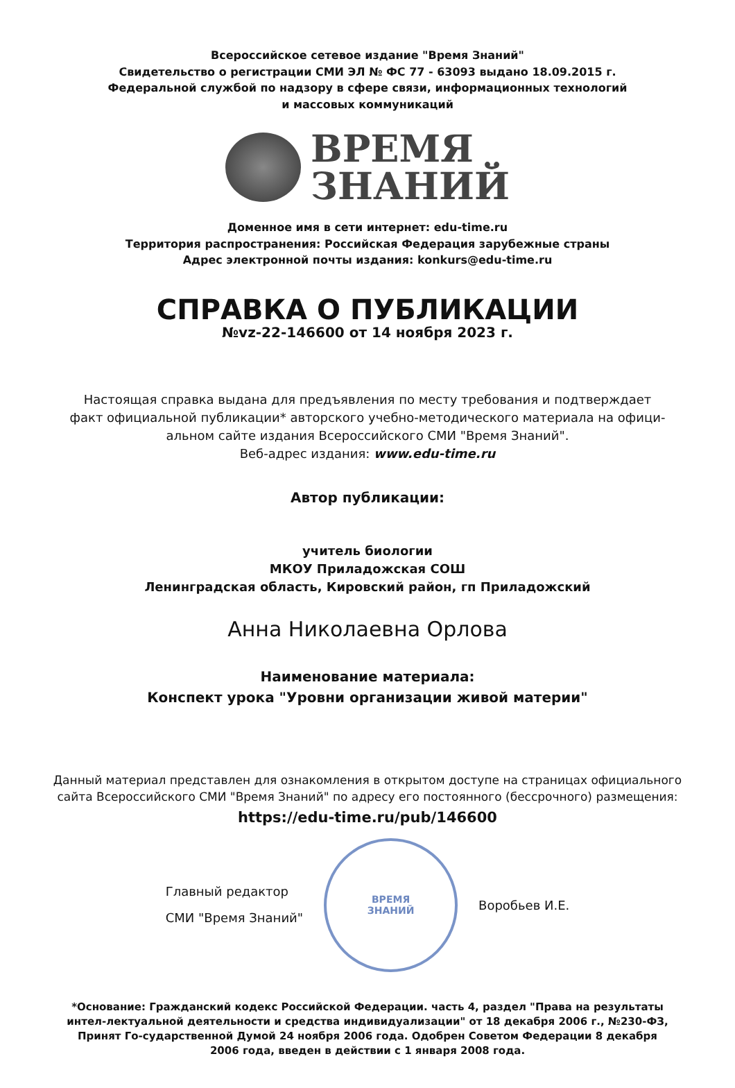Всероссийское сетевое издание "Время Знаний"
Свидетельство о регистрации СМИ ЭЛ № ФС 77 - 63093 выдано 18.09.2015 г.
Федеральной службой по надзору в сфере связи, информационных технологий
и массовых коммуникаций
ВРЕМЯ
ЗНАНИЙ
Доменное имя в сети интернет: edu-time.ru
Территория распространения: Российская Федерация зарубежные страны
Адрес электронной почты издания: konkurs@edu-time.ru
СПРАВКА О ПУБЛИКАЦИИ
№vz-22-146600 от 14 ноября 2023 г.
Настоящая справка выдана для предъявления по месту требования и подтверждает
факт официальной публикации* авторского учебно-методического материала на офици-
альном сайте издания Всероссийского СМИ "Время Знаний".
Веб-адрес издания: www.edu-time.ru
Автор публикации:
учитель биологии
МКОУ Приладожская СОШ
Ленинградская область, Кировский район, гп Приладожский
Анна Николаевна Орлова
Наименование материала:
Конспект урока "Уровни организации живой материи"
Данный материал представлен для ознакомления в открытом доступе на страницах официального
сайта Всероссийского СМИ "Время Знаний" по адресу его постоянного (бессрочного) размещения:
https://edu-time.ru/pub/146600
Главный редактор
СМИ "Время Знаний"
ВРЕМЯ
ЗНАНИЙ
Воробьев И.Е.
*Основание: Гражданский кодекс Российской Федерации. часть 4, раздел "Права на результаты интел-лектуальной деятельности и средства индивидуализации" от 18 декабря 2006 г., №230-ФЗ, Принят Го-сударственной Думой 24 ноября 2006 года. Одобрен Советом Федерации 8 декабря 2006 года, введен в действии с 1 января 2008 года.